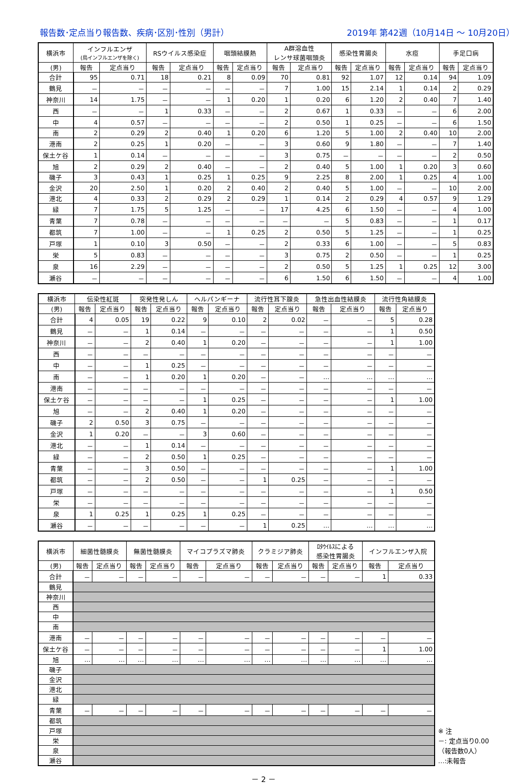報告数･定点当り報告数、疾病･区別･性別（男計） 2019年 第42週（10月14日 ～ 10月20日）
| 横浜市 | インフルエンザ (鳥インフルエンザを除く) | | RSウイルス感染症 | | 咽頭結膜熱 | | A群溶血性 レンサ球菌咽頭炎 | | 感染性胃腸炎 | | 水痘 | | 手足口病 | |
| --- | --- | --- | --- | --- | --- | --- | --- | --- | --- | --- | --- | --- | --- | --- |
| (男) | 報告 | 定点当り | 報告 | 定点当り | 報告 | 定点当り | 報告 | 定点当り | 報告 | 定点当り | 報告 | 定点当り | 報告 | 定点当り |
| 合計 | 95 | 0.71 | 18 | 0.21 | 8 | 0.09 | 70 | 0.81 | 92 | 1.07 | 12 | 0.14 | 94 | 1.09 |
| 鶴見 | － | － | － | － | － | － | 7 | 1.00 | 15 | 2.14 | 1 | 0.14 | 2 | 0.29 |
| 神奈川 | 14 | 1.75 | － | － | 1 | 0.20 | 1 | 0.20 | 6 | 1.20 | 2 | 0.40 | 7 | 1.40 |
| 西 | － | － | 1 | 0.33 | － | － | 2 | 0.67 | 1 | 0.33 | － | － | 6 | 2.00 |
| 中 | 4 | 0.57 | － | － | － | － | 2 | 0.50 | 1 | 0.25 | － | － | 6 | 1.50 |
| 南 | 2 | 0.29 | 2 | 0.40 | 1 | 0.20 | 6 | 1.20 | 5 | 1.00 | 2 | 0.40 | 10 | 2.00 |
| 港南 | 2 | 0.25 | 1 | 0.20 | － | － | 3 | 0.60 | 9 | 1.80 | － | － | 7 | 1.40 |
| 保土ケ谷 | 1 | 0.14 | － | － | － | － | 3 | 0.75 | － | － | － | － | 2 | 0.50 |
| 旭 | 2 | 0.29 | 2 | 0.40 | － | － | 2 | 0.40 | 5 | 1.00 | 1 | 0.20 | 3 | 0.60 |
| 磯子 | 3 | 0.43 | 1 | 0.25 | 1 | 0.25 | 9 | 2.25 | 8 | 2.00 | 1 | 0.25 | 4 | 1.00 |
| 金沢 | 20 | 2.50 | 1 | 0.20 | 2 | 0.40 | 2 | 0.40 | 5 | 1.00 | － | － | 10 | 2.00 |
| 港北 | 4 | 0.33 | 2 | 0.29 | 2 | 0.29 | 1 | 0.14 | 2 | 0.29 | 4 | 0.57 | 9 | 1.29 |
| 緑 | 7 | 1.75 | 5 | 1.25 | － | － | 17 | 4.25 | 6 | 1.50 | － | － | 4 | 1.00 |
| 青葉 | 7 | 0.78 | － | － | － | － | － | － | 5 | 0.83 | － | － | 1 | 0.17 |
| 都筑 | 7 | 1.00 | － | － | 1 | 0.25 | 2 | 0.50 | 5 | 1.25 | － | － | 1 | 0.25 |
| 戸塚 | 1 | 0.10 | 3 | 0.50 | － | － | 2 | 0.33 | 6 | 1.00 | － | － | 5 | 0.83 |
| 栄 | 5 | 0.83 | － | － | － | － | 3 | 0.75 | 2 | 0.50 | － | － | 1 | 0.25 |
| 泉 | 16 | 2.29 | － | － | － | － | 2 | 0.50 | 5 | 1.25 | 1 | 0.25 | 12 | 3.00 |
| 瀬谷 | － | － | － | － | － | － | 6 | 1.50 | 6 | 1.50 | － | － | 4 | 1.00 |
| 横浜市 | 伝染性紅斑 | | 突発性発しん | | ヘルパンギーナ | | 流行性耳下腺炎 | | 急性出血性結膜炎 | | 流行性角結膜炎 | |
| --- | --- | --- | --- | --- | --- | --- | --- | --- | --- | --- | --- | --- |
| (男) | 報告 | 定点当り | 報告 | 定点当り | 報告 | 定点当り | 報告 | 定点当り | 報告 | 定点当り | 報告 | 定点当り |
| 合計 | 4 | 0.05 | 19 | 0.22 | 9 | 0.10 | 2 | 0.02 | － | － | 5 | 0.28 |
| 鶴見 | － | － | 1 | 0.14 | － | － | － | － | － | － | 1 | 0.50 |
| 神奈川 | － | － | 2 | 0.40 | 1 | 0.20 | － | － | － | － | 1 | 1.00 |
| 西 | － | － | － | － | － | － | － | － | － | － | － | － |
| 中 | － | － | 1 | 0.25 | － | － | － | － | － | － | － | － |
| 南 | － | － | 1 | 0.20 | 1 | 0.20 | － | － | … | … | … | … |
| 港南 | － | － | － | － | － | － | － | － | － | － | － | － |
| 保土ケ谷 | － | － | － | － | 1 | 0.25 | － | － | － | － | 1 | 1.00 |
| 旭 | － | － | 2 | 0.40 | 1 | 0.20 | － | － | － | － | － | － |
| 磯子 | 2 | 0.50 | 3 | 0.75 | － | － | － | － | － | － | － | － |
| 金沢 | 1 | 0.20 | － | － | 3 | 0.60 | － | － | － | － | － | － |
| 港北 | － | － | 1 | 0.14 | － | － | － | － | － | － | － | － |
| 緑 | － | － | 2 | 0.50 | 1 | 0.25 | － | － | － | － | － | － |
| 青葉 | － | － | 3 | 0.50 | － | － | － | － | － | － | 1 | 1.00 |
| 都筑 | － | － | 2 | 0.50 | － | － | 1 | 0.25 | － | － | － | － |
| 戸塚 | － | － | － | － | － | － | － | － | － | － | 1 | 0.50 |
| 栄 | － | － | － | － | － | － | － | － | － | － | － | － |
| 泉 | 1 | 0.25 | 1 | 0.25 | 1 | 0.25 | － | － | － | － | － | － |
| 瀬谷 | － | － | － | － | － | － | 1 | 0.25 | … | … | … | … |
| 横浜市 | 細菌性髄膜炎 | | 無菌性髄膜炎 | | マイコプラズマ肺炎 | | クラミジア肺炎 | | ﾛﾀｳｲﾙｽによる 感染性胃腸炎 | | インフルエンザ入院 | |
| --- | --- | --- | --- | --- | --- | --- | --- | --- | --- | --- | --- | --- |
| (男) | 報告 | 定点当り | 報告 | 定点当り | 報告 | 定点当り | 報告 | 定点当り | 報告 | 定点当り | 報告 | 定点当り |
| 合計 | － | － | － | － | － | － | － | － | － | － | 1 | 0.33 |
| 鶴見 | | | | | | | | | | | | |
| 神奈川 | | | | | | | | | | | | |
| 西 | | | | | | | | | | | | |
| 中 | | | | | | | | | | | | |
| 南 | | | | | | | | | | | | |
| 港南 | － | － | － | － | － | － | － | － | － | － | － | － |
| 保土ケ谷 | － | － | － | － | － | － | － | － | － | － | 1 | 1.00 |
| 旭 | … | … | … | … | … | … | … | … | … | … | … | … |
| 磯子 | | | | | | | | | | | | |
| 金沢 | | | | | | | | | | | | |
| 港北 | | | | | | | | | | | | |
| 緑 | | | | | | | | | | | | |
| 青葉 | － | － | － | － | － | － | － | － | － | － | － | － |
| 都筑 | | | | | | | | | | | | |
| 戸塚 | | | | | | | | | | | | |
| 栄 | | | | | | | | | | | | |
| 泉 | | | | | | | | | | | | |
| 瀬谷 | | | | | | | | | | | | |
※ 注
－: 定点当り0.00
（報告数0人）
…:未報告
－ 2 －